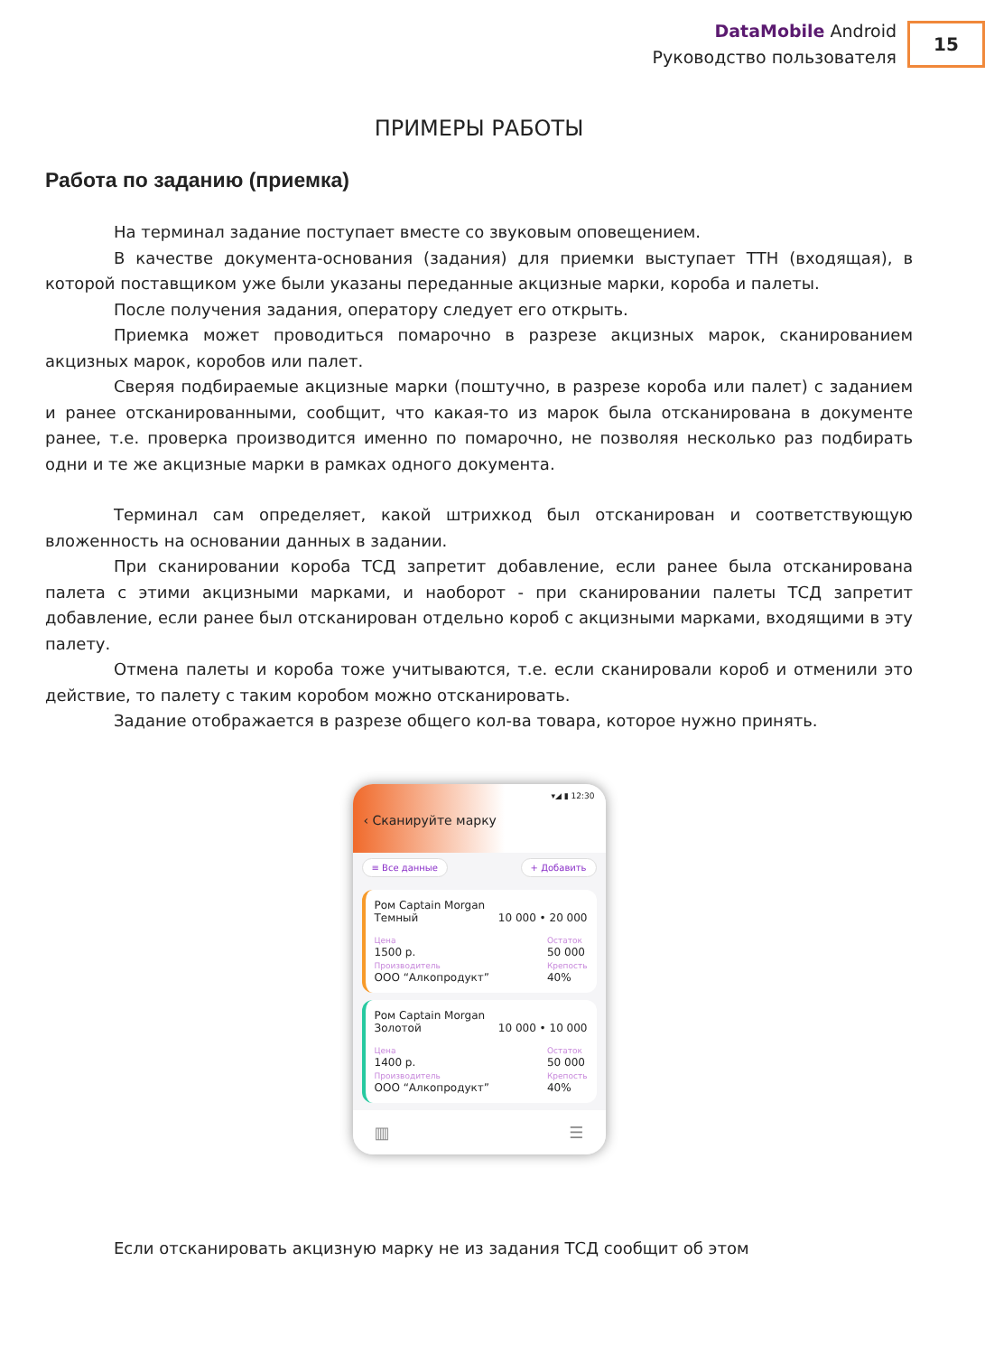DataMobile Android
Руководство пользователя
15
ПРИМЕРЫ РАБОТЫ
Работа по заданию (приемка)
На терминал задание поступает вместе со звуковым оповещением.
В качестве документа-основания (задания) для приемки выступает ТТН (входящая), в которой поставщиком уже были указаны переданные акцизные марки, короба и палеты.
После получения задания, оператору следует его открыть.
Приемка может проводиться помарочно в разрезе акцизных марок, сканированием акцизных марок, коробов или палет.
Сверяя подбираемые акцизные марки (поштучно, в разрезе короба или палет) с заданием и ранее отсканированными, сообщит, что какая-то из марок была отсканирована в документе ранее, т.е. проверка производится именно по помарочно, не позволяя несколько раз подбирать одни и те же акцизные марки в рамках одного документа.
Терминал сам определяет, какой штрихкод был отсканирован и соответствующую вложенность на основании данных в задании.
При сканировании короба ТСД запретит добавление, если ранее была отсканирована палета с этими акцизными марками, и наоборот - при сканировании палеты ТСД запретит добавление, если ранее был отсканирован отдельно короб с акцизными марками, входящими в эту палету.
Отмена палеты и короба тоже учитываются, т.е. если сканировали короб и отменили это действие, то палету с таким коробом можно отсканировать.
Задание отображается в разрезе общего кол-ва товара, которое нужно принять.
▾◢ ▮ 12:30
‹ Сканируйте марку
≡ Все данные + Добавить
Ром Captain Morgan
Темный
10 000 • 20 000
Цена
1500 р.
Производитель
ООО “Алкопродукт” Остаток
50 000
Крепость
40%
Ром Captain Morgan
Золотой
10 000 • 10 000
Цена
1400 р.
Производитель
ООО “Алкопродукт” Остаток
50 000
Крепость
40%
▥ ☰
Если отсканировать акцизную марку не из задания ТСД сообщит об этом